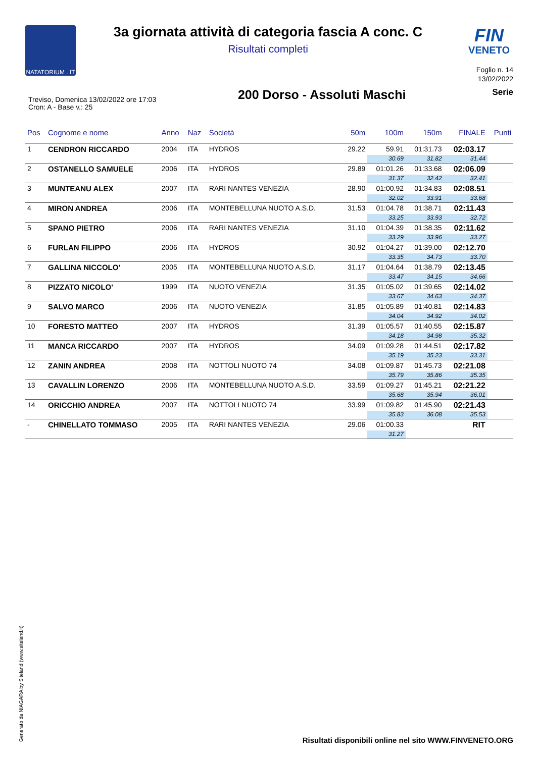NATATORIUM . IT
FIN
VENETO
3a giornata attività di categoria fascia A conc. C
Risultati completi
Foglio n. 14
13/02/2022
200 Dorso - Assoluti Maschi
Serie
Treviso, Domenica 13/02/2022 ore 17:03
Cron: A - Base v.: 25
| Pos | Cognome e nome | Anno | Naz | Società | 50m | 100m | 150m | FINALE | Punti |
| --- | --- | --- | --- | --- | --- | --- | --- | --- | --- |
| 1 | CENDRON RICCARDO | 2004 | ITA | HYDROS | 29.22 | 59.91 | 01:31.73 | 02:03.17 | |
| | | | | | | 30.69 | 31.82 | 31.44 | |
| 2 | OSTANELLO SAMUELE | 2006 | ITA | HYDROS | 29.89 | 01:01.26 | 01:33.68 | 02:06.09 | |
| | | | | | | 31.37 | 32.42 | 32.41 | |
| 3 | MUNTEANU ALEX | 2007 | ITA | RARI NANTES VENEZIA | 28.90 | 01:00.92 | 01:34.83 | 02:08.51 | |
| | | | | | | 32.02 | 33.91 | 33.68 | |
| 4 | MIRON ANDREA | 2006 | ITA | MONTEBELLUNA NUOTO A.S.D. | 31.53 | 01:04.78 | 01:38.71 | 02:11.43 | |
| | | | | | | 33.25 | 33.93 | 32.72 | |
| 5 | SPANO PIETRO | 2006 | ITA | RARI NANTES VENEZIA | 31.10 | 01:04.39 | 01:38.35 | 02:11.62 | |
| | | | | | | 33.29 | 33.96 | 33.27 | |
| 6 | FURLAN FILIPPO | 2006 | ITA | HYDROS | 30.92 | 01:04.27 | 01:39.00 | 02:12.70 | |
| | | | | | | 33.35 | 34.73 | 33.70 | |
| 7 | GALLINA NICCOLO' | 2005 | ITA | MONTEBELLUNA NUOTO A.S.D. | 31.17 | 01:04.64 | 01:38.79 | 02:13.45 | |
| | | | | | | 33.47 | 34.15 | 34.66 | |
| 8 | PIZZATO NICOLO' | 1999 | ITA | NUOTO VENEZIA | 31.35 | 01:05.02 | 01:39.65 | 02:14.02 | |
| | | | | | | 33.67 | 34.63 | 34.37 | |
| 9 | SALVO MARCO | 2006 | ITA | NUOTO VENEZIA | 31.85 | 01:05.89 | 01:40.81 | 02:14.83 | |
| | | | | | | 34.04 | 34.92 | 34.02 | |
| 10 | FORESTO MATTEO | 2007 | ITA | HYDROS | 31.39 | 01:05.57 | 01:40.55 | 02:15.87 | |
| | | | | | | 34.18 | 34.98 | 35.32 | |
| 11 | MANCA RICCARDO | 2007 | ITA | HYDROS | 34.09 | 01:09.28 | 01:44.51 | 02:17.82 | |
| | | | | | | 35.19 | 35.23 | 33.31 | |
| 12 | ZANIN ANDREA | 2008 | ITA | NOTTOLI NUOTO 74 | 34.08 | 01:09.87 | 01:45.73 | 02:21.08 | |
| | | | | | | 35.79 | 35.86 | 35.35 | |
| 13 | CAVALLIN LORENZO | 2006 | ITA | MONTEBELLUNA NUOTO A.S.D. | 33.59 | 01:09.27 | 01:45.21 | 02:21.22 | |
| | | | | | | 35.68 | 35.94 | 36.01 | |
| 14 | ORICCHIO ANDREA | 2007 | ITA | NOTTOLI NUOTO 74 | 33.99 | 01:09.82 | 01:45.90 | 02:21.43 | |
| | | | | | | 35.83 | 36.08 | 35.53 | |
| - | CHINELLATO TOMMASO | 2005 | ITA | RARI NANTES VENEZIA | 29.06 | 01:00.33 | | RIT | |
| | | | | | | 31.27 | | | |
Generato da NIAGARA by Siteland (www.siteland.it)
Risultati disponibili online nel sito WWW.FINVENETO.ORG